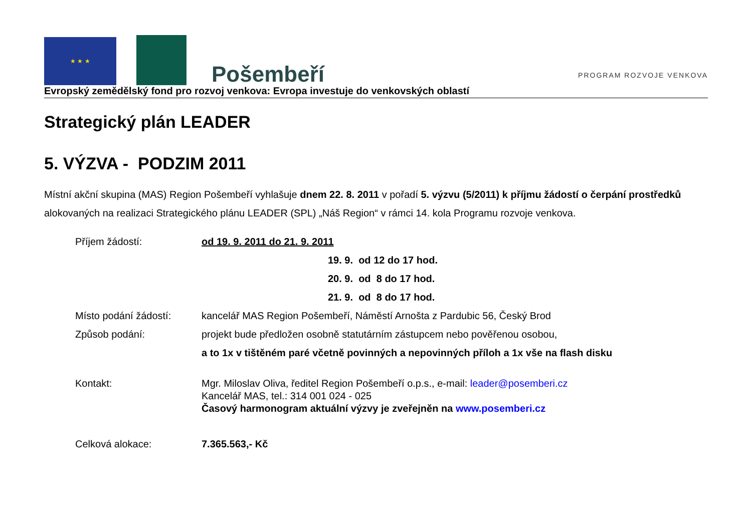★ ★ ★
Pošembeří
PROGRAM ROZVOJE VENKOVA
Evropský zemědělský fond pro rozvoj venkova: Evropa investuje do venkovských oblastí
Strategický plán LEADER
5. VÝZVA - PODZIM 2011
Místní akční skupina (MAS) Region Pošembeří vyhlašuje dnem 22. 8. 2011 v pořadí 5. výzvu (5/2011) k příjmu žádostí o čerpání prostředků alokovaných na realizaci Strategického plánu LEADER (SPL) „Náš Region“ v rámci 14. kola Programu rozvoje venkova.
Příjem žádostí: od 19. 9. 2011 do 21. 9. 2011
19. 9. od 12 do 17 hod.
20. 9. od 8 do 17 hod.
21. 9. od 8 do 17 hod.
Místo podání žádostí: kancelář MAS Region Pošembeří, Náměstí Arnošta z Pardubic 56, Český Brod
Způsob podání: projekt bude předložen osobně statutárním zástupcem nebo pověřenou osobou,
a to 1x v tištěném paré včetně povinných a nepovinných příloh a 1x vše na flash disku
Kontakt: Mgr. Miloslav Oliva, ředitel Region Pošembeří o.p.s., e-mail: leader@posemberi.cz
Kancelář MAS, tel.: 314 001 024 - 025
Časový harmonogram aktuální výzvy je zveřejněn na www.posemberi.cz
Celková alokace: 7.365.563,- Kč